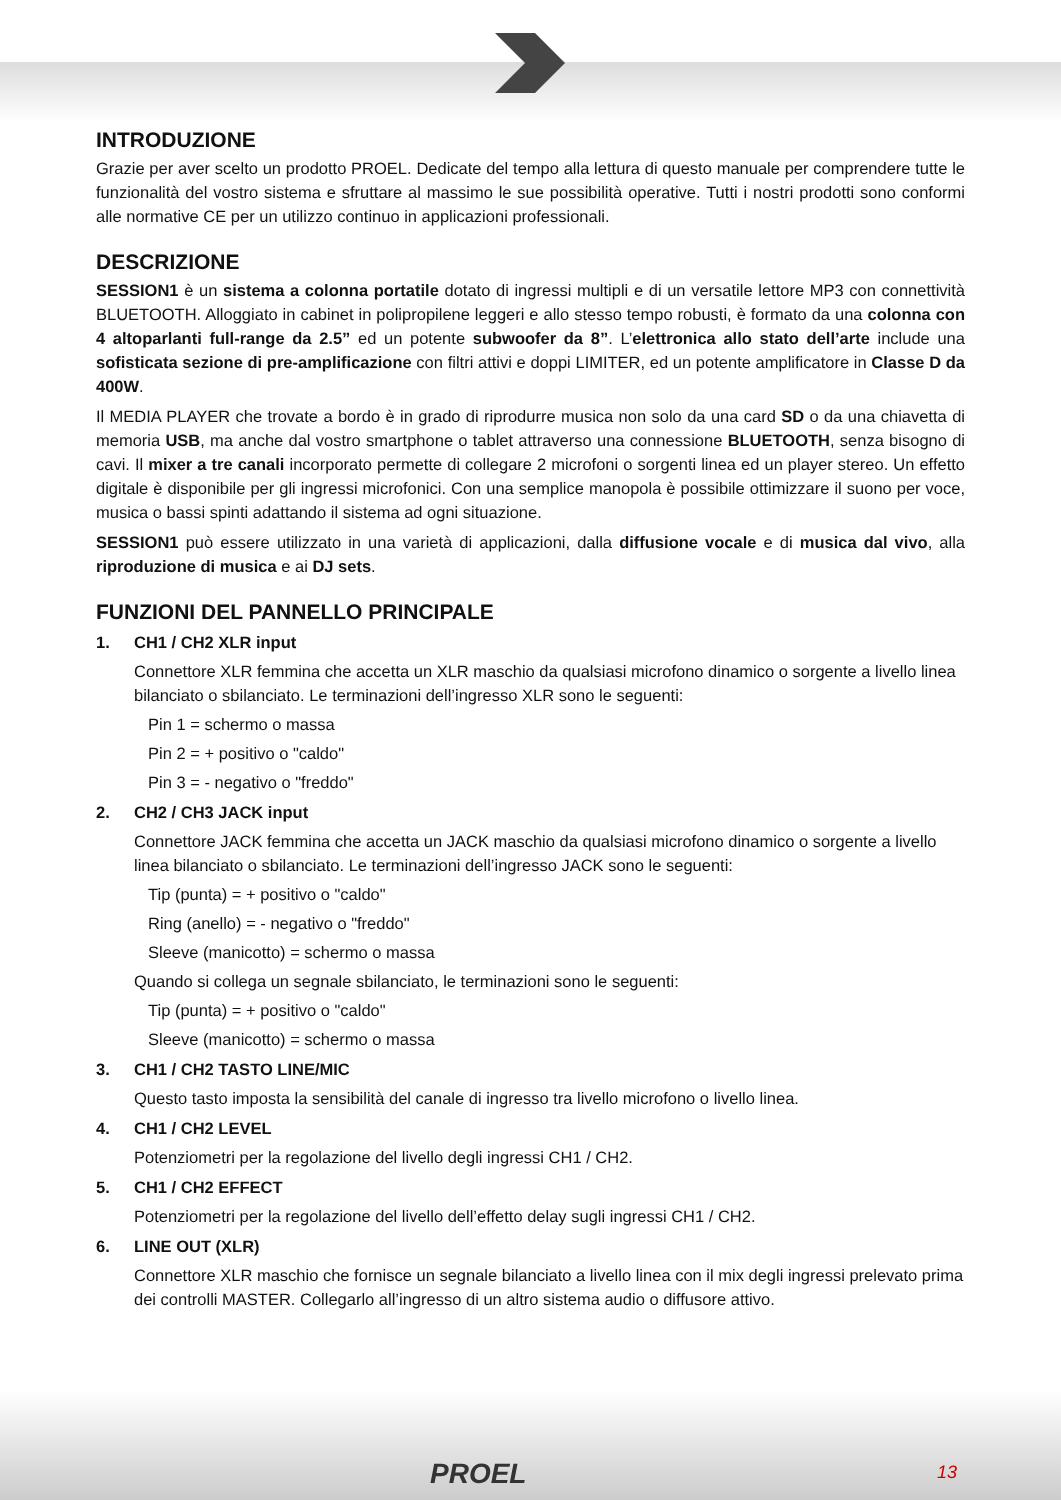INTRODUZIONE
Grazie per aver scelto un prodotto PROEL. Dedicate del tempo alla lettura di questo manuale per comprendere tutte le funzionalità del vostro sistema e sfruttare al massimo le sue possibilità operative. Tutti i nostri prodotti sono conformi alle normative CE per un utilizzo continuo in applicazioni professionali.
DESCRIZIONE
SESSION1 è un sistema a colonna portatile dotato di ingressi multipli e di un versatile lettore MP3 con connettività BLUETOOTH. Alloggiato in cabinet in polipropilene leggeri e allo stesso tempo robusti, è formato da una colonna con 4 altoparlanti full-range da 2.5” ed un potente subwoofer da 8”. L’elettronica allo stato dell’arte include una sofisticata sezione di pre-amplificazione con filtri attivi e doppi LIMITER, ed un potente amplificatore in Classe D da 400W.
Il MEDIA PLAYER che trovate a bordo è in grado di riprodurre musica non solo da una card SD o da una chiavetta di memoria USB, ma anche dal vostro smartphone o tablet attraverso una connessione BLUETOOTH, senza bisogno di cavi. Il mixer a tre canali incorporato permette di collegare 2 microfoni o sorgenti linea ed un player stereo. Un effetto digitale è disponibile per gli ingressi microfonici. Con una semplice manopola è possibile ottimizzare il suono per voce, musica o bassi spinti adattando il sistema ad ogni situazione.
SESSION1 può essere utilizzato in una varietà di applicazioni, dalla diffusione vocale e di musica dal vivo, alla riproduzione di musica e ai DJ sets.
FUNZIONI DEL PANNELLO PRINCIPALE
1. CH1 / CH2 XLR input
Connettore XLR femmina che accetta un XLR maschio da qualsiasi microfono dinamico o sorgente a livello linea bilanciato o sbilanciato. Le terminazioni dell’ingresso XLR sono le seguenti:
Pin 1 = schermo o massa
Pin 2 = + positivo o "caldo"
Pin 3 = - negativo o "freddo"
2. CH2 / CH3 JACK input
Connettore JACK femmina che accetta un JACK maschio da qualsiasi microfono dinamico o sorgente a livello linea bilanciato o sbilanciato. Le terminazioni dell’ingresso JACK sono le seguenti:
Tip (punta) = + positivo o "caldo"
Ring (anello) = - negativo o "freddo"
Sleeve (manicotto) = schermo o massa
Quando si collega un segnale sbilanciato, le terminazioni sono le seguenti:
Tip (punta) = + positivo o "caldo"
Sleeve (manicotto) = schermo o massa
3. CH1 / CH2 TASTO LINE/MIC
Questo tasto imposta la sensibilità del canale di ingresso tra livello microfono o livello linea.
4. CH1 / CH2 LEVEL
Potenziometri per la regolazione del livello degli ingressi CH1 / CH2.
5. CH1 / CH2 EFFECT
Potenziometri per la regolazione del livello dell’effetto delay sugli ingressi CH1 / CH2.
6. LINE OUT (XLR)
Connettore XLR maschio che fornisce un segnale bilanciato a livello linea con il mix degli ingressi prelevato prima dei controlli MASTER. Collegarlo all’ingresso di un altro sistema audio o diffusore attivo.
PROEL 13